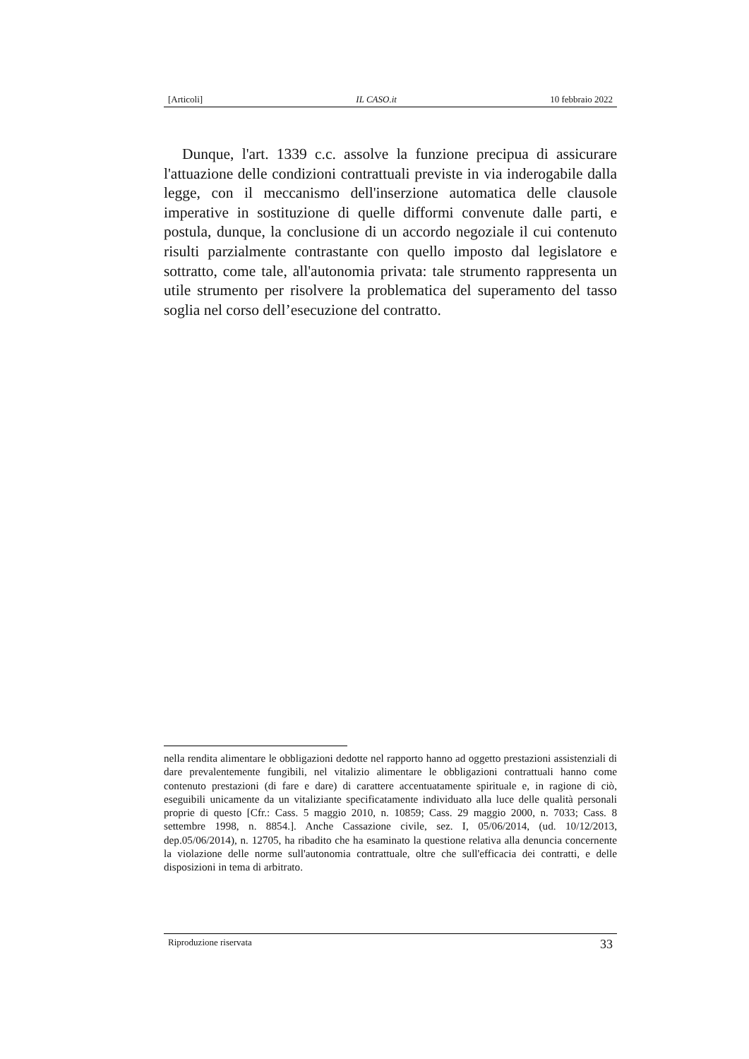[Articoli] IL CASO.it 10 febbraio 2022
Dunque, l'art. 1339 c.c. assolve la funzione precipua di assicurare l'attuazione delle condizioni contrattuali previste in via inderogabile dalla legge, con il meccanismo dell'inserzione automatica delle clausole imperative in sostituzione di quelle difformi convenute dalle parti, e postula, dunque, la conclusione di un accordo negoziale il cui contenuto risulti parzialmente contrastante con quello imposto dal legislatore e sottratto, come tale, all'autonomia privata: tale strumento rappresenta un utile strumento per risolvere la problematica del superamento del tasso soglia nel corso dell’esecuzione del contratto.
nella rendita alimentare le obbligazioni dedotte nel rapporto hanno ad oggetto prestazioni assistenziali di dare prevalentemente fungibili, nel vitalizio alimentare le obbligazioni contrattuali hanno come contenuto prestazioni (di fare e dare) di carattere accentuatamente spirituale e, in ragione di ciò, eseguibili unicamente da un vitaliziante specificatamente individuato alla luce delle qualità personali proprie di questo [Cfr.: Cass. 5 maggio 2010, n. 10859; Cass. 29 maggio 2000, n. 7033; Cass. 8 settembre 1998, n. 8854.]. Anche Cassazione civile, sez. I, 05/06/2014, (ud. 10/12/2013, dep.05/06/2014), n. 12705, ha ribadito che ha esaminato la questione relativa alla denuncia concernente la violazione delle norme sull'autonomia contrattuale, oltre che sull'efficacia dei contratti, e delle disposizioni in tema di arbitrato.
Riproduzione riservata 33